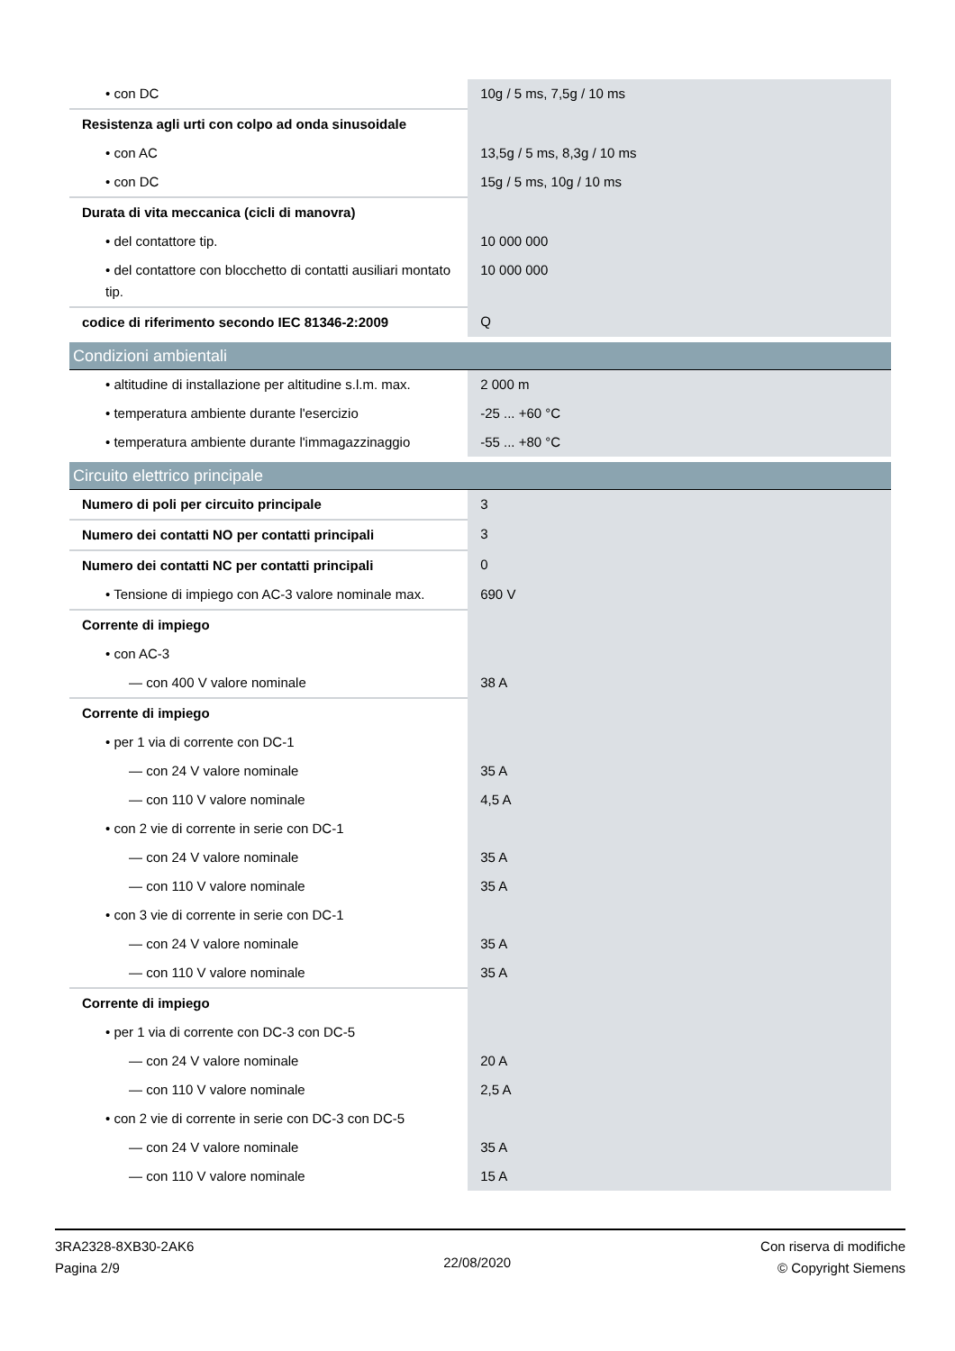| • con DC | 10g / 5 ms, 7,5g / 10 ms |
| Resistenza agli urti con colpo ad onda sinusoidale | |
| • con AC | 13,5g / 5 ms, 8,3g / 10 ms |
| • con DC | 15g / 5 ms, 10g / 10 ms |
| Durata di vita meccanica (cicli di manovra) | |
| • del contattore tip. | 10 000 000 |
| • del contattore con blocchetto di contatti ausiliari montato tip. | 10 000 000 |
| codice di riferimento secondo IEC 81346-2:2009 | Q |
| Condizioni ambientali | |
| • altitudine di installazione per altitudine s.l.m. max. | 2 000 m |
| • temperatura ambiente durante l'esercizio | -25 ... +60 °C |
| • temperatura ambiente durante l'immagazzinaggio | -55 ... +80 °C |
| Circuito elettrico principale | |
| Numero di poli per circuito principale | 3 |
| Numero dei contatti NO per contatti principali | 3 |
| Numero dei contatti NC per contatti principali | 0 |
| • Tensione di impiego con AC-3 valore nominale max. | 690 V |
| Corrente di impiego | |
| • con AC-3 | |
| — con 400 V valore nominale | 38 A |
| Corrente di impiego | |
| • per 1 via di corrente con DC-1 | |
| — con 24 V valore nominale | 35 A |
| — con 110 V valore nominale | 4,5 A |
| • con 2 vie di corrente in serie con DC-1 | |
| — con 24 V valore nominale | 35 A |
| — con 110 V valore nominale | 35 A |
| • con 3 vie di corrente in serie con DC-1 | |
| — con 24 V valore nominale | 35 A |
| — con 110 V valore nominale | 35 A |
| Corrente di impiego | |
| • per 1 via di corrente con DC-3 con DC-5 | |
| — con 24 V valore nominale | 20 A |
| — con 110 V valore nominale | 2,5 A |
| • con 2 vie di corrente in serie con DC-3 con DC-5 | |
| — con 24 V valore nominale | 35 A |
| — con 110 V valore nominale | 15 A |
3RA2328-8XB30-2AK6
Pagina 2/9
22/08/2020
Con riserva di modifiche
© Copyright Siemens